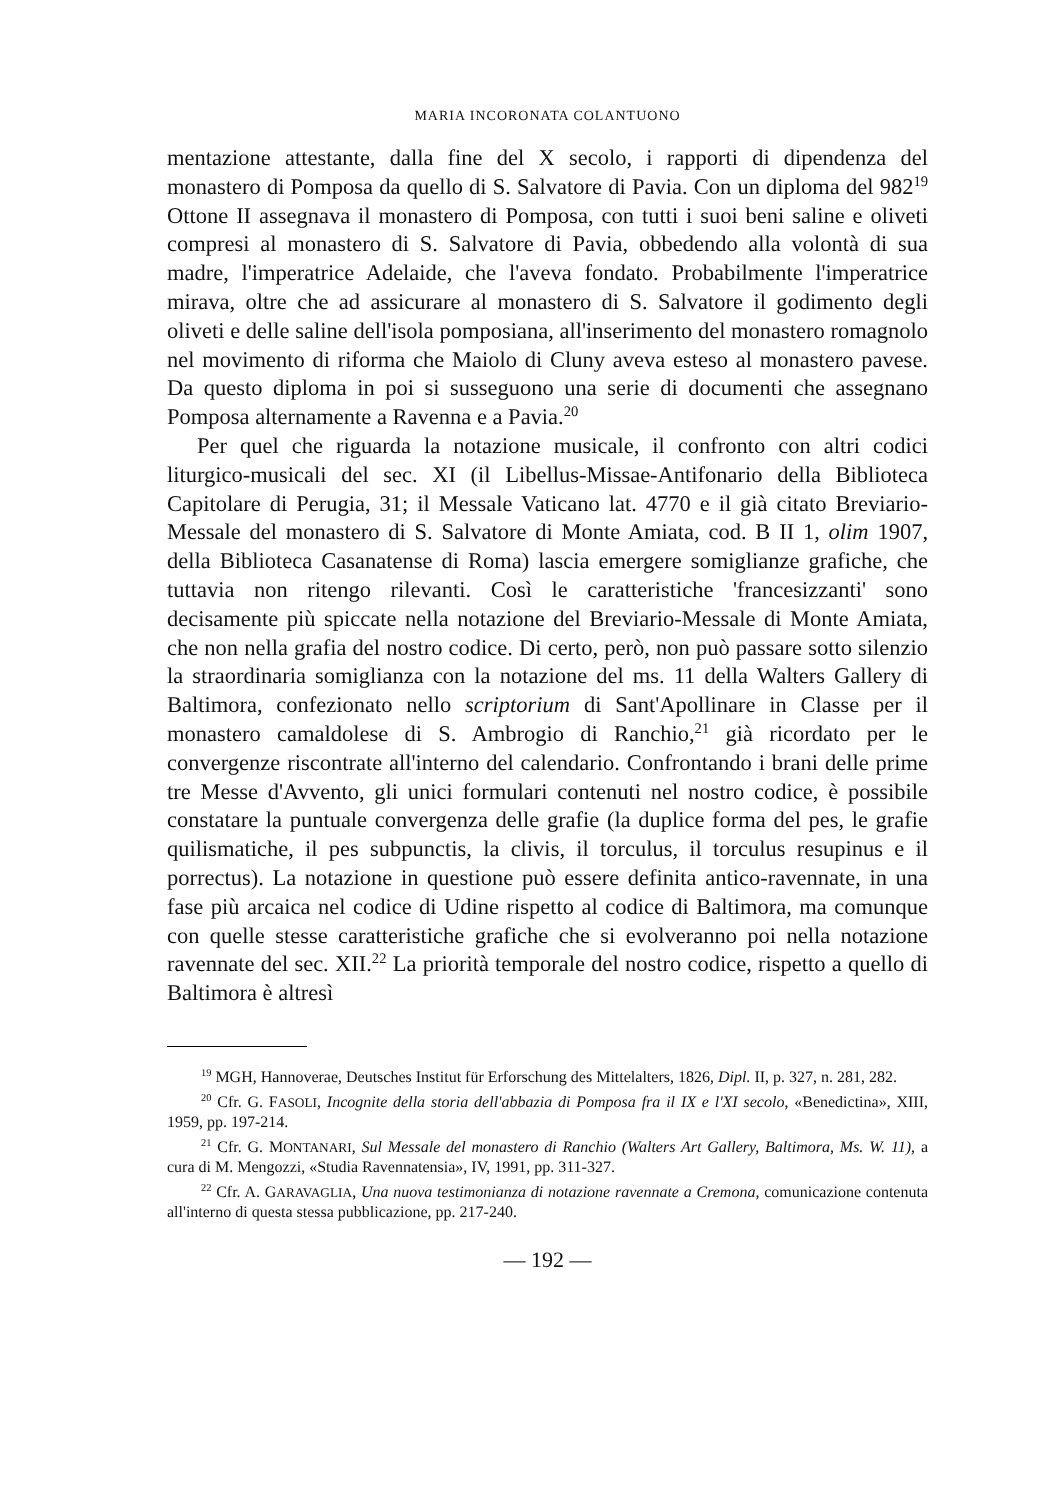MARIA INCORONATA COLANTUONO
mentazione attestante, dalla fine del X secolo, i rapporti di dipendenza del monastero di Pomposa da quello di S. Salvatore di Pavia. Con un diploma del 982<sup>19</sup> Ottone II assegnava il monastero di Pomposa, con tutti i suoi beni saline e oliveti compresi al monastero di S. Salvatore di Pavia, obbedendo alla volontà di sua madre, l'imperatrice Adelaide, che l'aveva fondato. Probabilmente l'imperatrice mirava, oltre che ad assicurare al monastero di S. Salvatore il godimento degli oliveti e delle saline dell'isola pomposiana, all'inserimento del monastero romagnolo nel movimento di riforma che Maiolo di Cluny aveva esteso al monastero pavese. Da questo diploma in poi si susseguono una serie di documenti che assegnano Pomposa alternamente a Ravenna e a Pavia.<sup>20</sup>
Per quel che riguarda la notazione musicale, il confronto con altri codici liturgico-musicali del sec. XI (il Libellus-Missae-Antifonario della Biblioteca Capitolare di Perugia, 31; il Messale Vaticano lat. 4770 e il già citato Breviario-Messale del monastero di S. Salvatore di Monte Amiata, cod. B II 1, olim 1907, della Biblioteca Casanatense di Roma) lascia emergere somiglianze grafiche, che tuttavia non ritengo rilevanti. Così le caratteristiche 'francesizzanti' sono decisamente più spiccate nella notazione del Breviario-Messale di Monte Amiata, che non nella grafia del nostro codice. Di certo, però, non può passare sotto silenzio la straordinaria somiglianza con la notazione del ms. 11 della Walters Gallery di Baltimora, confezionato nello scriptorium di Sant'Apollinare in Classe per il monastero camaldolese di S. Ambrogio di Ranchio,<sup>21</sup> già ricordato per le convergenze riscontrate all'interno del calendario. Confrontando i brani delle prime tre Messe d'Avvento, gli unici formulari contenuti nel nostro codice, è possibile constatare la puntuale convergenza delle grafie (la duplice forma del pes, le grafie quilismatiche, il pes subpunctis, la clivis, il torculus, il torculus resupinus e il porrectus). La notazione in questione può essere definita antico-ravennate, in una fase più arcaica nel codice di Udine rispetto al codice di Baltimora, ma comunque con quelle stesse caratteristiche grafiche che si evolveranno poi nella notazione ravennate del sec. XII.<sup>22</sup> La priorità temporale del nostro codice, rispetto a quello di Baltimora è altresì
<sup>19</sup> MGH, Hannoverae, Deutsches Institut für Erforschung des Mittelalters, 1826, Dipl. II, p. 327, n. 281, 282.
<sup>20</sup> Cfr. G. FASOLI, Incognite della storia dell'abbazia di Pomposa fra il IX e l'XI secolo, «Benedictina», XIII, 1959, pp. 197-214.
<sup>21</sup> Cfr. G. MONTANARI, Sul Messale del monastero di Ranchio (Walters Art Gallery, Baltimora, Ms. W. 11), a cura di M. Mengozzi, «Studia Ravennatensia», IV, 1991, pp. 311-327.
<sup>22</sup> Cfr. A. GARAVAGLIA, Una nuova testimonianza di notazione ravennate a Cremona, comunicazione contenuta all'interno di questa stessa pubblicazione, pp. 217-240.
— 192 —